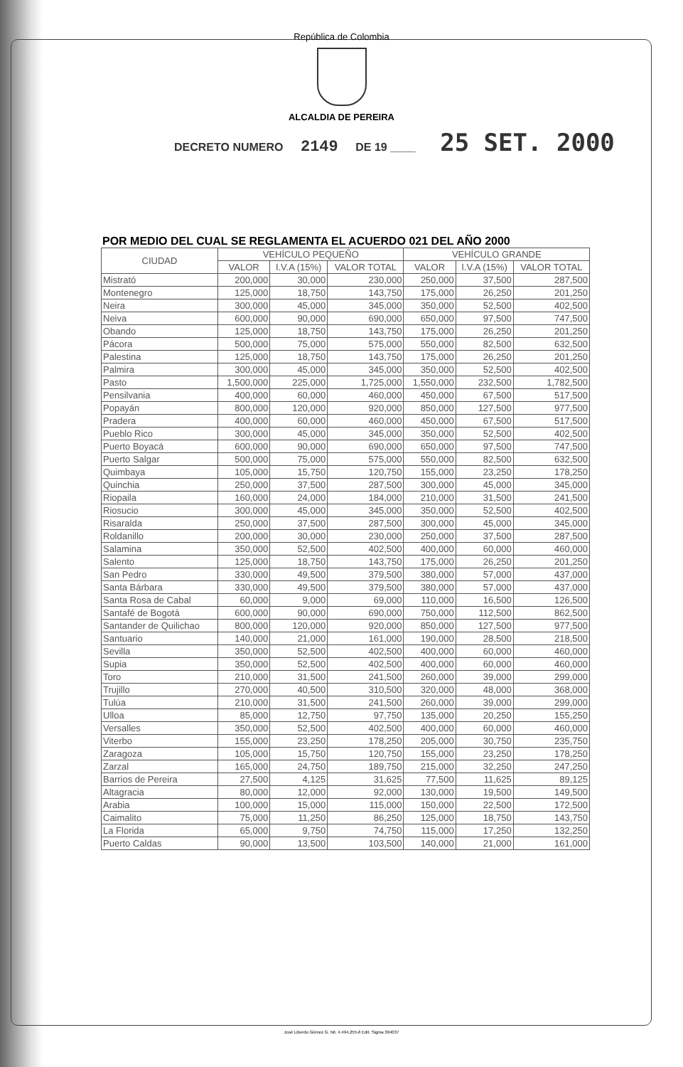República de Colombia
ALCALDIA DE PEREIRA
DECRETO NUMERO 2149 DE 19 ____ 25 SET. 2000
POR MEDIO DEL CUAL SE REGLAMENTA EL ACUERDO 021 DEL AÑO 2000
| CIUDAD | VEHÍCULO PEQUEÑO | | | VEHÍCULO GRANDE | | |
| --- | --- | --- | --- | --- | --- | --- |
| | VALOR | I.V.A (15%) | VALOR TOTAL | VALOR | I.V.A (15%) | VALOR TOTAL |
| Mistrató | 200,000 | 30,000 | 230,000 | 250,000 | 37,500 | 287,500 |
| Montenegro | 125,000 | 18,750 | 143,750 | 175,000 | 26,250 | 201,250 |
| Neira | 300,000 | 45,000 | 345,000 | 350,000 | 52,500 | 402,500 |
| Neiva | 600,000 | 90,000 | 690,000 | 650,000 | 97,500 | 747,500 |
| Obando | 125,000 | 18,750 | 143,750 | 175,000 | 26,250 | 201,250 |
| Pácora | 500,000 | 75,000 | 575,000 | 550,000 | 82,500 | 632,500 |
| Palestina | 125,000 | 18,750 | 143,750 | 175,000 | 26,250 | 201,250 |
| Palmira | 300,000 | 45,000 | 345,000 | 350,000 | 52,500 | 402,500 |
| Pasto | 1,500,000 | 225,000 | 1,725,000 | 1,550,000 | 232,500 | 1,782,500 |
| Pensilvania | 400,000 | 60,000 | 460,000 | 450,000 | 67,500 | 517,500 |
| Popayán | 800,000 | 120,000 | 920,000 | 850,000 | 127,500 | 977,500 |
| Pradera | 400,000 | 60,000 | 460,000 | 450,000 | 67,500 | 517,500 |
| Pueblo Rico | 300,000 | 45,000 | 345,000 | 350,000 | 52,500 | 402,500 |
| Puerto Boyacá | 600,000 | 90,000 | 690,000 | 650,000 | 97,500 | 747,500 |
| Puerto Salgar | 500,000 | 75,000 | 575,000 | 550,000 | 82,500 | 632,500 |
| Quimbaya | 105,000 | 15,750 | 120,750 | 155,000 | 23,250 | 178,250 |
| Quinchia | 250,000 | 37,500 | 287,500 | 300,000 | 45,000 | 345,000 |
| Riopaila | 160,000 | 24,000 | 184,000 | 210,000 | 31,500 | 241,500 |
| Riosucio | 300,000 | 45,000 | 345,000 | 350,000 | 52,500 | 402,500 |
| Risaralda | 250,000 | 37,500 | 287,500 | 300,000 | 45,000 | 345,000 |
| Roldanillo | 200,000 | 30,000 | 230,000 | 250,000 | 37,500 | 287,500 |
| Salamina | 350,000 | 52,500 | 402,500 | 400,000 | 60,000 | 460,000 |
| Salento | 125,000 | 18,750 | 143,750 | 175,000 | 26,250 | 201,250 |
| San Pedro | 330,000 | 49,500 | 379,500 | 380,000 | 57,000 | 437,000 |
| Santa Bárbara | 330,000 | 49,500 | 379,500 | 380,000 | 57,000 | 437,000 |
| Santa Rosa de Cabal | 60,000 | 9,000 | 69,000 | 110,000 | 16,500 | 126,500 |
| Santafé de Bogotá | 600,000 | 90,000 | 690,000 | 750,000 | 112,500 | 862,500 |
| Santander de Quilichao | 800,000 | 120,000 | 920,000 | 850,000 | 127,500 | 977,500 |
| Santuario | 140,000 | 21,000 | 161,000 | 190,000 | 28,500 | 218,500 |
| Sevilla | 350,000 | 52,500 | 402,500 | 400,000 | 60,000 | 460,000 |
| Supia | 350,000 | 52,500 | 402,500 | 400,000 | 60,000 | 460,000 |
| Toro | 210,000 | 31,500 | 241,500 | 260,000 | 39,000 | 299,000 |
| Trujillo | 270,000 | 40,500 | 310,500 | 320,000 | 48,000 | 368,000 |
| Tulúa | 210,000 | 31,500 | 241,500 | 260,000 | 39,000 | 299,000 |
| Ulloa | 85,000 | 12,750 | 97,750 | 135,000 | 20,250 | 155,250 |
| Versalles | 350,000 | 52,500 | 402,500 | 400,000 | 60,000 | 460,000 |
| Viterbo | 155,000 | 23,250 | 178,250 | 205,000 | 30,750 | 235,750 |
| Zaragoza | 105,000 | 15,750 | 120,750 | 155,000 | 23,250 | 178,250 |
| Zarzal | 165,000 | 24,750 | 189,750 | 215,000 | 32,250 | 247,250 |
| Barrios de Pereira | 27,500 | 4,125 | 31,625 | 77,500 | 11,625 | 89,125 |
| Altagracia | 80,000 | 12,000 | 92,000 | 130,000 | 19,500 | 149,500 |
| Arabia | 100,000 | 15,000 | 115,000 | 150,000 | 22,500 | 172,500 |
| Caimalito | 75,000 | 11,250 | 86,250 | 125,000 | 18,750 | 143,750 |
| La Florida | 65,000 | 9,750 | 74,750 | 115,000 | 17,250 | 132,250 |
| Puerto Caldas | 90,000 | 13,500 | 103,500 | 140,000 | 21,000 | 161,000 |
José Liberdo Gómez G. Nit. 4.494.255-6 Edit. Sigma 364037